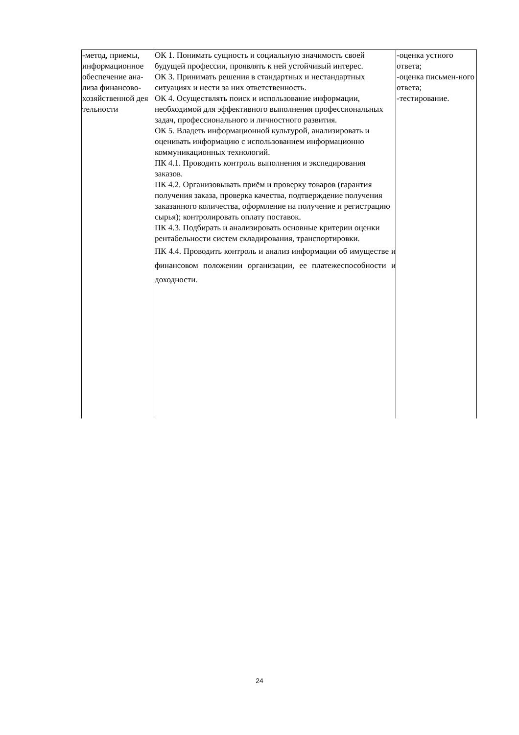| -метод, приемы, информационное обеспечение ана-лиза финансово-хозяйственной дея тельности | ОК 1. Понимать сущность и социальную значимость своей будущей профессии, проявлять к ней устойчивый интерес. ОК 3. Принимать решения в стандартных и нестандартных ситуациях и нести за них ответственность. ОК 4. Осуществлять поиск и использование информации, необходимой для эффективного выполнения профессиональных задач, профессионального и личностного развития. ОК 5. Владеть информационной культурой, анализировать и оценивать информацию с использованием информационно коммуникационных технологий. ПК 4.1. Проводить контроль выполнения и экспедирования заказов. ПК 4.2. Организовывать приём и проверку товаров (гарантия получения заказа, проверка качества, подтверждение получения заказанного количества, оформление на получение и регистрацию сырья); контролировать оплату поставок. ПК 4.3. Подбирать и анализировать основные критерии оценки рентабельности систем складирования, транспортировки. ПК 4.4. Проводить контроль и анализ информации об имуществе и финансовом положении организации, ее платежеспособности и доходности. | -оценка устного ответа; -оценка письмен-ного ответа; -тестирование. |
24